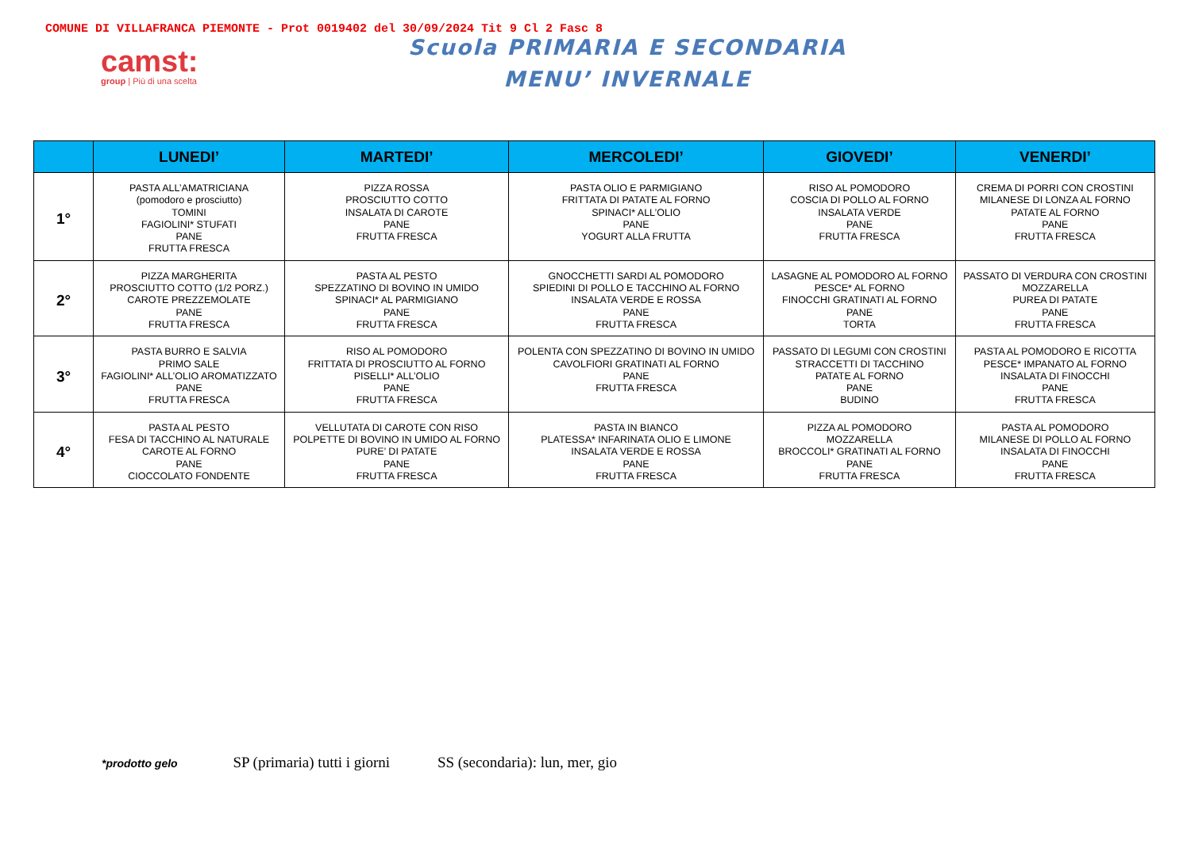COMUNE DI VILLAFRANCA PIEMONTE - Prot 0019402 del 30/09/2024 Tit 9 Cl 2 Fasc 8
camst:
group | Più di una scelta
Scuola PRIMARIA E SECONDARIA
MENU’ INVERNALE
| | LUNEDI’ | MARTEDI’ | MERCOLEDI’ | GIOVEDI’ | VENERDI’ |
| --- | --- | --- | --- | --- | --- |
| 1° | PASTA ALL’AMATRICIANA (pomodoro e prosciutto) TOMINI FAGIOLINI* STUFATI PANE FRUTTA FRESCA | PIZZA ROSSA PROSCIUTTO COTTO INSALATA DI CAROTE PANE FRUTTA FRESCA | PASTA OLIO E PARMIGIANO FRITTATA DI PATATE AL FORNO SPINACI* ALL’OLIO PANE YOGURT ALLA FRUTTA | RISO AL POMODORO COSCIA DI POLLO AL FORNO INSALATA VERDE PANE FRUTTA FRESCA | CREMA DI PORRI CON CROSTINI MILANESE DI LONZA AL FORNO PATATE AL FORNO PANE FRUTTA FRESCA |
| 2° | PIZZA MARGHERITA PROSCIUTTO COTTO (1/2 PORZ.) CAROTE PREZZEMOLATE PANE FRUTTA FRESCA | PASTA AL PESTO SPEZZATINO DI BOVINO IN UMIDO SPINACI* AL PARMIGIANO PANE FRUTTA FRESCA | GNOCCHETTI SARDI AL POMODORO SPIEDINI DI POLLO E TACCHINO AL FORNO INSALATA VERDE E ROSSA PANE FRUTTA FRESCA | LASAGNE AL POMODORO AL FORNO PESCE* AL FORNO FINOCCHI GRATINATI AL FORNO PANE TORTA | PASSATO DI VERDURA CON CROSTINI MOZZARELLA PUREA DI PATATE PANE FRUTTA FRESCA |
| 3° | PASTA BURRO E SALVIA PRIMO SALE FAGIOLINI* ALL’OLIO AROMATIZZATO PANE FRUTTA FRESCA | RISO AL POMODORO FRITTATA DI PROSCIUTTO AL FORNO PISELLI* ALL’OLIO PANE FRUTTA FRESCA | POLENTA CON SPEZZATINO DI BOVINO IN UMIDO CAVOLFIORI GRATINATI AL FORNO PANE FRUTTA FRESCA | PASSATO DI LEGUMI CON CROSTINI STRACCETTI DI TACCHINO PATATE AL FORNO PANE BUDINO | PASTA AL POMODORO E RICOTTA PESCE* IMPANATO AL FORNO INSALATA DI FINOCCHI PANE FRUTTA FRESCA |
| 4° | PASTA AL PESTO FESA DI TACCHINO AL NATURALE CAROTE AL FORNO PANE CIOCCOLATO FONDENTE | VELLUTATA DI CAROTE CON RISO POLPETTE DI BOVINO IN UMIDO AL FORNO PURE’ DI PATATE PANE FRUTTA FRESCA | PASTA IN BIANCO PLATESSA* INFARINATA OLIO E LIMONE INSALATA VERDE E ROSSA PANE FRUTTA FRESCA | PIZZA AL POMODORO MOZZARELLA BROCCOLI* GRATINATI AL FORNO PANE FRUTTA FRESCA | PASTA AL POMODORO MILANESE DI POLLO AL FORNO INSALATA DI FINOCCHI PANE FRUTTA FRESCA |
*prodotto gelo SP (primaria) tutti i giorni SS (secondaria): lun, mer, gio